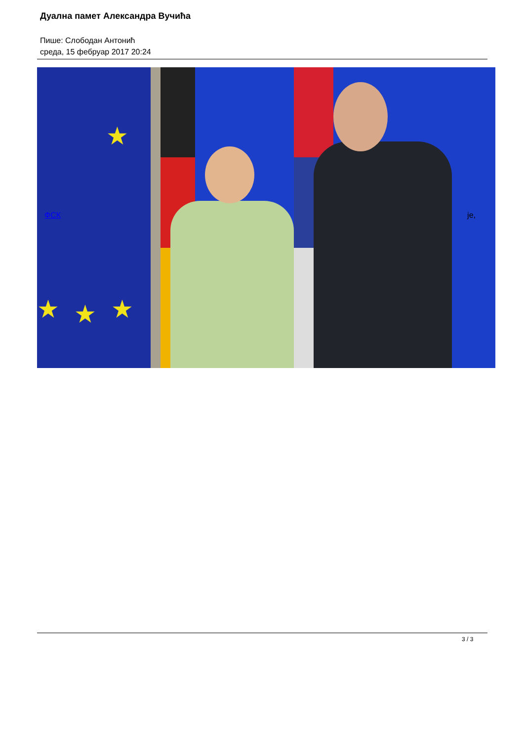Дуална памет Александра Вучића
Пише: Слободан Антонић
среда, 15 фебруар 2017 20:24
★
★ ★ ★
ФСК је,
3 / 3